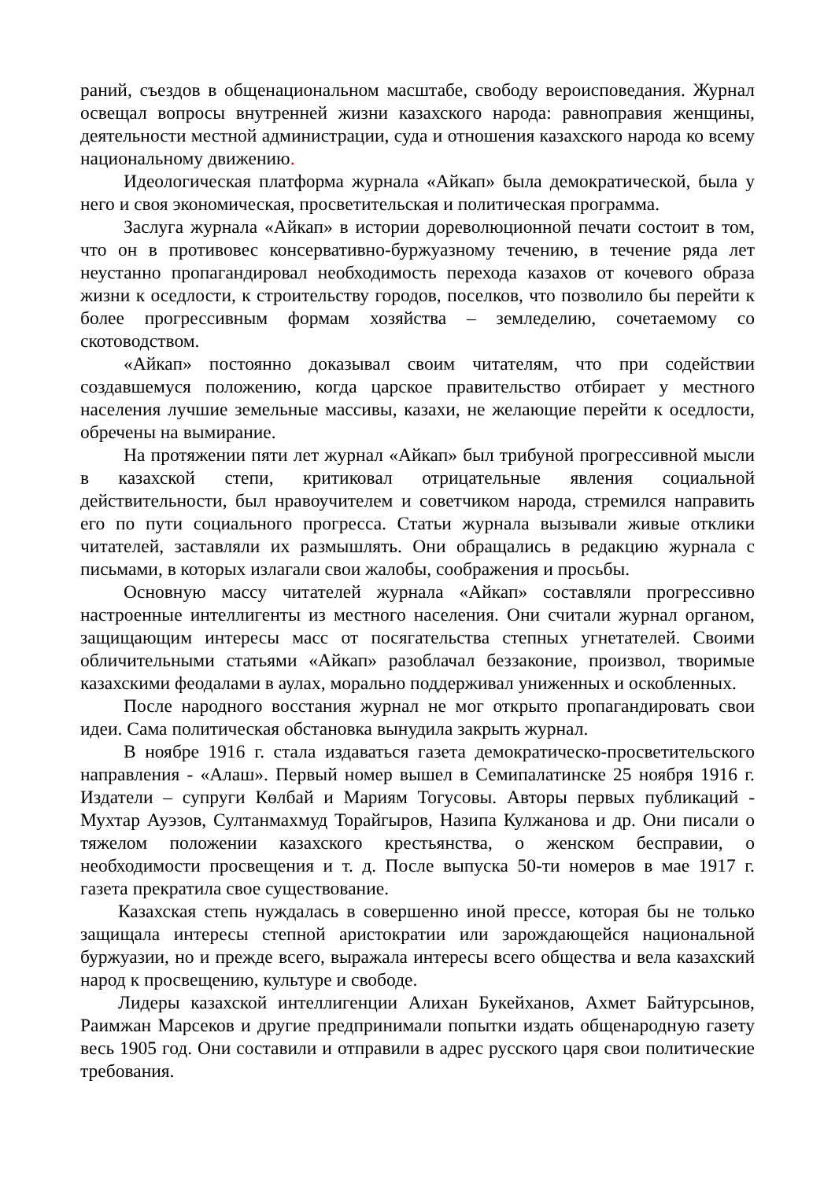раний, съездов в общенациональном масштабе, свободу вероисповедания. Журнал освещал вопросы внутренней жизни казахского народа: равноправия женщины, деятельности местной администрации, суда и отношения казахского народа ко всему национальному движению.
Идеологическая платформа журнала «Айкап» была демократической, была у него и своя экономическая, просветительская и политическая программа.
Заслуга журнала «Айкап» в истории дореволюционной печати состоит в том, что он в противовес консервативно-буржуазному течению, в течение ряда лет неустанно пропагандировал необходимость перехода казахов от кочевого образа жизни к оседлости, к строительству городов, поселков, что позволило бы перейти к более прогрессивным формам хозяйства – земледелию, сочетаемому со скотоводством.
«Айкап» постоянно доказывал своим читателям, что при содействии создавшемуся положению, когда царское правительство отбирает у местного населения лучшие земельные массивы, казахи, не желающие перейти к оседлости, обречены на вымирание.
На протяжении пяти лет журнал «Айкап» был трибуной прогрессивной мысли в казахской степи, критиковал отрицательные явления социальной действительности, был нравоучителем и советчиком народа, стремился направить его по пути социального прогресса. Статьи журнала вызывали живые отклики читателей, заставляли их размышлять. Они обращались в редакцию журнала с письмами, в которых излагали свои жалобы, соображения и просьбы.
Основную массу читателей журнала «Айкап» составляли прогрессивно настроенные интеллигенты из местного населения. Они считали журнал органом, защищающим интересы масс от посягательства степных угнетателей. Своими обличительными статьями «Айкап» разоблачал беззаконие, произвол, творимые казахскими феодалами в аулах, морально поддерживал униженных и оскобленных.
После народного восстания журнал не мог открыто пропагандировать свои идеи. Сама политическая обстановка вынудила закрыть журнал.
В ноябре 1916 г. стала издаваться газета демократическо-просветительского направления - «Алаш». Первый номер вышел в Семипалатинске 25 ноября 1916 г. Издатели – супруги Көлбай и Мариям Тогусовы. Авторы первых публикаций - Мухтар Ауэзов, Султанмахмуд Торайгыров, Назипа Кулжанова и др. Они писали о тяжелом положении казахского крестьянства, о женском бесправии, о необходимости просвещения и т. д. После выпуска 50-ти номеров в мае 1917 г. газета прекратила свое существование.
Казахская степь нуждалась в совершенно иной прессе, которая бы не только защищала интересы степной аристократии или зарождающейся национальной буржуазии, но и прежде всего, выражала интересы всего общества и вела казахский народ к просвещению, культуре и свободе.
Лидеры казахской интеллигенции Алихан Букейханов, Ахмет Байтурсынов, Раимжан Марсеков и другие предпринимали попытки издать общенародную газету весь 1905 год. Они составили и отправили в адрес русского царя свои политические требования.